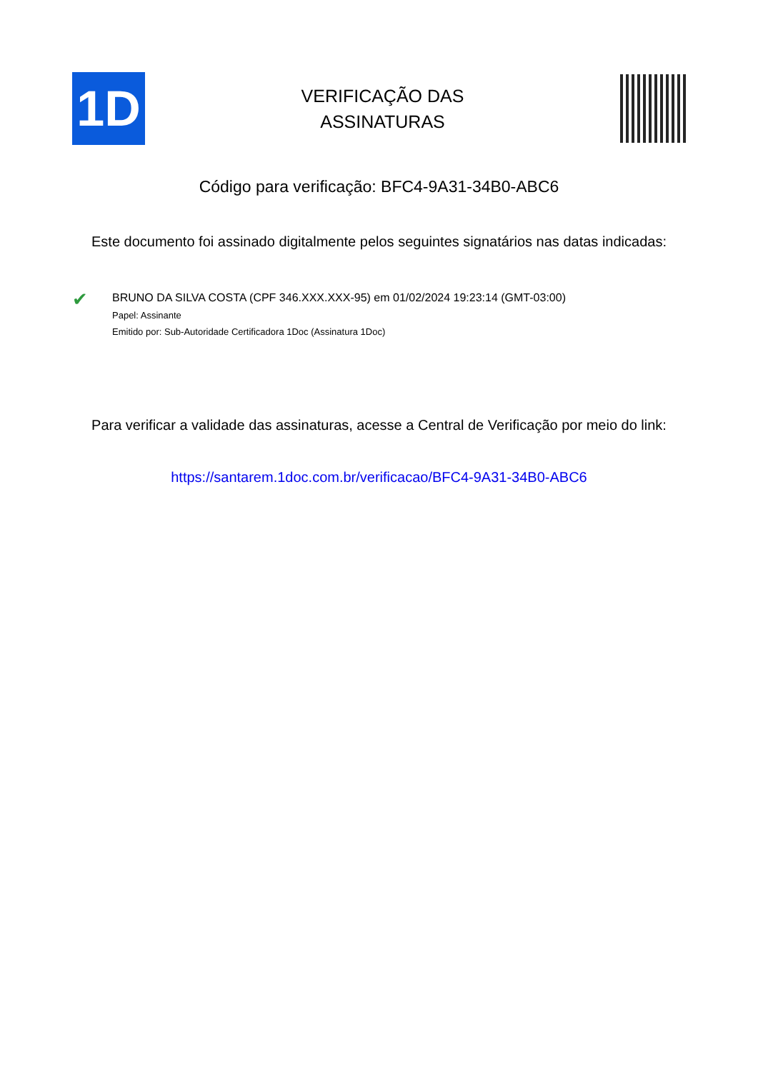1D
VERIFICAÇÃO DAS
ASSINATURAS
Código para verificação: BFC4-9A31-34B0-ABC6
Este documento foi assinado digitalmente pelos seguintes signatários nas datas indicadas:
✔
BRUNO DA SILVA COSTA (CPF 346.XXX.XXX-95) em 01/02/2024 19:23:14 (GMT-03:00)
Papel: Assinante
Emitido por: Sub-Autoridade Certificadora 1Doc (Assinatura 1Doc)
Para verificar a validade das assinaturas, acesse a Central de Verificação por meio do link:
https://santarem.1doc.com.br/verificacao/BFC4-9A31-34B0-ABC6